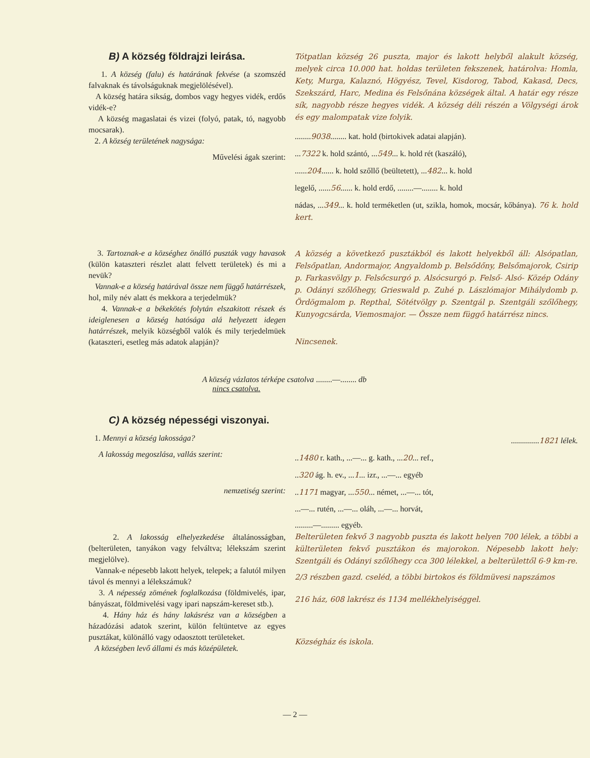B) A község földrajzi leirása.
1. A község (falu) és határának fekvése (a szomszéd falvaknak és távolságuknak megjelölésével).
A község határa sikság, dombos vagy hegyes vidék, erdős vidék-e?
A község magaslatai és vizei (folyó, patak, tó, nagyobb mocsarak).
2. A község területének nagysága:
Művelési ágak szerint:
Tótpatlan község 26 puszta, major és lakott helyből alakult község, melyek circa 10.000 hat. holdas területen fekszenek, határolva: Homla, Kety, Murga, Kalaznó, Högyész, Tevel, Kisdorog, Tabod, Kakasd, Decs, Szekszárd, Harc, Medina és Felsőnána községek által. A határ egy része sík, nagyobb része hegyes vidék. A község déli részén a Völgységi árok és egy malompatak vize folyik.
........9038........ kat. hold (birtokivek adatai alapján).
...7322 k. hold szántó, ...549... k. hold rét (kaszáló),
......204...... k. hold szőllő (beültetett), ...482... k. hold
legelő, ......56...... k. hold erdő, ........—........ k. hold
nádas, ...349... k. hold terméketlen (ut, szikla, homok, mocsár, kőbánya). 76 k. hold kert.
3. Tartoznak-e a községhez önálló puszták vagy havasok (külön kataszteri részlet alatt felvett területek) és mi a nevük?
Vannak-e a község határával össze nem függő határrészek, hol, mily név alatt és mekkora a terjedelmük?
4. Vannak-e a békekötés folytán elszakitott részek és ideiglenesen a község hatósága alá helyezett idegen határrészek, melyik községből valók és mily terjedelmüek (kataszteri, esetleg más adatok alapján)?
A község a következő pusztákból és lakott helyekből áll: Alsópatlan, Felsőpatlan, Andormajor, Angyaldomb p. Belsődőny, Belsőmajorok, Csirip p. Farkasvölgy p. Felsőcsurgó p. Alsócsurgó p. Felső- Alsó- Közép Odány p. Odányi szőlőhegy, Grieswald p. Zuhé p. Lászlómajor Mihálydomb p. Ördögmalom p. Repthal, Sötétvölgy p. Szentgál p. Szentgáli szőlőhegy, Kunyogcsárda, Viemosmajor. — Össze nem függő határrész nincs.
Nincsenek.
A község vázlatos térképe csatolva ........—........ db
nincs csatolva.
C) A község népességi viszonyai.
1. Mennyi a község lakossága?
A lakosság megoszlása, vallás szerint:
nemzetiség szerint:
2. A lakosság elhelyezkedése általánosságban, (belterületen, tanyákon vagy felváltva; lélekszám szerint megjelölve).
Vannak-e népesebb lakott helyek, telepek; a falutól milyen távol és mennyi a lélekszámuk?
3. A népesség zömének foglalkozása (földmivelés, ipar, bányászat, földmivelési vagy ipari napszám-kereset stb.).
4. Hány ház és hány lakásrész van a községben a házadózási adatok szerint, külön feltüntetve az egyes pusztákat, különálló vagy odaosztott területeket.
A községben levő állami és más középületek.
..............1821 lélek.
..1480 r. kath., ...—... g. kath., ...20... ref.,
..320 ág. h. ev., ...1... izr., ...—... egyéb
..1171 magyar, ...550... német, ...—... tót,
...—... rutén, ...—... oláh, ...—... horvát,
.........—......... egyéb.
Belterületen fekvő 3 nagyobb puszta és lakott helyen 700 lélek, a többi a külterületen fekvő pusztákon és majorokon. Népesebb lakott hely: Szentgáli és Odányi szőlőhegy cca 300 lélekkel, a belterülettől 6-9 km-re.
2/3 részben gazd. cseléd, a többi birtokos és földmüvesi napszámos
216 ház, 608 lakrész és 1134 mellékhelyiséggel.
Községház és iskola.
— 2 —